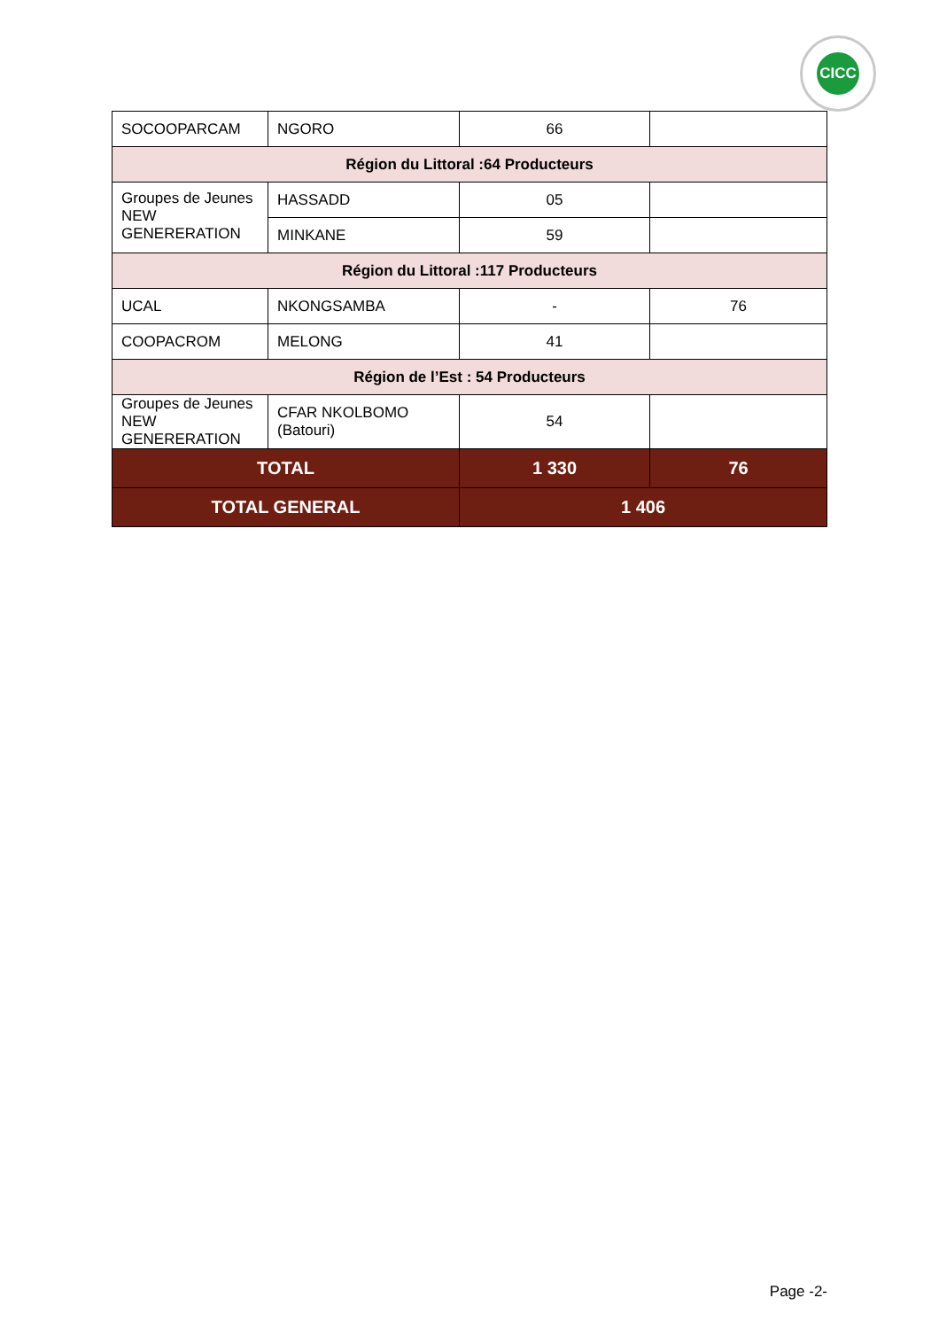CICC
| SOCOOPARCAM | NGORO | 66 | |
| Région du Littoral :64 Producteurs | | | |
| Groupes de Jeunes NEW GENERERATION | HASSADD | 05 | |
| | MINKANE | 59 | |
| Région du Littoral :117 Producteurs | | | |
| UCAL | NKONGSAMBA | - | 76 |
| COOPACROM | MELONG | 41 | |
| Région de l’Est : 54 Producteurs | | | |
| Groupes de Jeunes NEW GENERERATION | CFAR NKOLBOMO (Batouri) | 54 | |
| TOTAL | | 1 330 | 76 |
| TOTAL GENERAL | | 1 406 | |
Page -2-